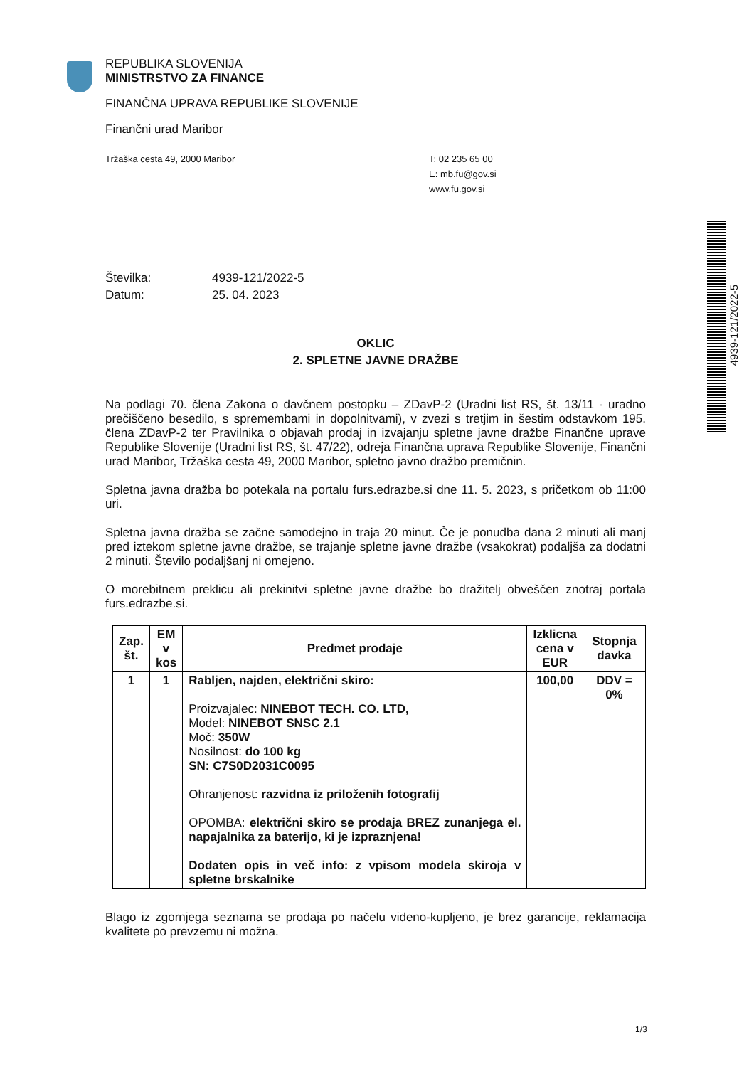REPUBLIKA SLOVENIJA
MINISTRSTVO ZA FINANCE
FINANČNA UPRAVA REPUBLIKE SLOVENIJE
Finančni urad Maribor
Tržaška cesta 49, 2000 Maribor T: 02 235 65 00
E: mb.fu@gov.si
www.fu.gov.si
Številka: 4939-121/2022-5
Datum: 25. 04. 2023
OKLIC
2. SPLETNE JAVNE DRAŽBE
Na podlagi 70. člena Zakona o davčnem postopku – ZDavP-2 (Uradni list RS, št. 13/11 - uradno prečiščeno besedilo, s spremembami in dopolnitvami), v zvezi s tretjim in šestim odstavkom 195. člena ZDavP-2 ter Pravilnika o objavah prodaj in izvajanju spletne javne dražbe Finančne uprave Republike Slovenije (Uradni list RS, št. 47/22), odreja Finančna uprava Republike Slovenije, Finančni urad Maribor, Tržaška cesta 49, 2000 Maribor, spletno javno dražbo premičnin.
Spletna javna dražba bo potekala na portalu furs.edrazbe.si dne 11. 5. 2023, s pričetkom ob 11:00 uri.
Spletna javna dražba se začne samodejno in traja 20 minut. Če je ponudba dana 2 minuti ali manj pred iztekom spletne javne dražbe, se trajanje spletne javne dražbe (vsakokrat) podaljša za dodatni 2 minuti. Število podaljšanj ni omejeno.
O morebitnem preklicu ali prekinitvi spletne javne dražbe bo dražitelj obveščen znotraj portala furs.edrazbe.si.
| Zap. št. | EM v kos | Predmet prodaje | Izklicna cena v EUR | Stopnja davka |
| --- | --- | --- | --- | --- |
| 1 | 1 | Rabljen, najden, električni skiro: Proizvajalec: NINEBOT TECH. CO. LTD, Model: NINEBOT SNSC 2.1 Moč: 350W Nosilnost: do 100 kg SN: C7S0D2031C0095 Ohranjenost: razvidna iz priloženih fotografij OPOMBA: električni skiro se prodaja BREZ zunanjega el. napajalnika za baterijo, ki je izpraznjena! Dodaten opis in več info: z vpisom modela skiroja v spletne brskalnike | 100,00 | DDV = 0% |
Blago iz zgornjega seznama se prodaja po načelu videno-kupljeno, je brez garancije, reklamacija kvalitete po prevzemu ni možna.
4939-121/2022-5
1/3